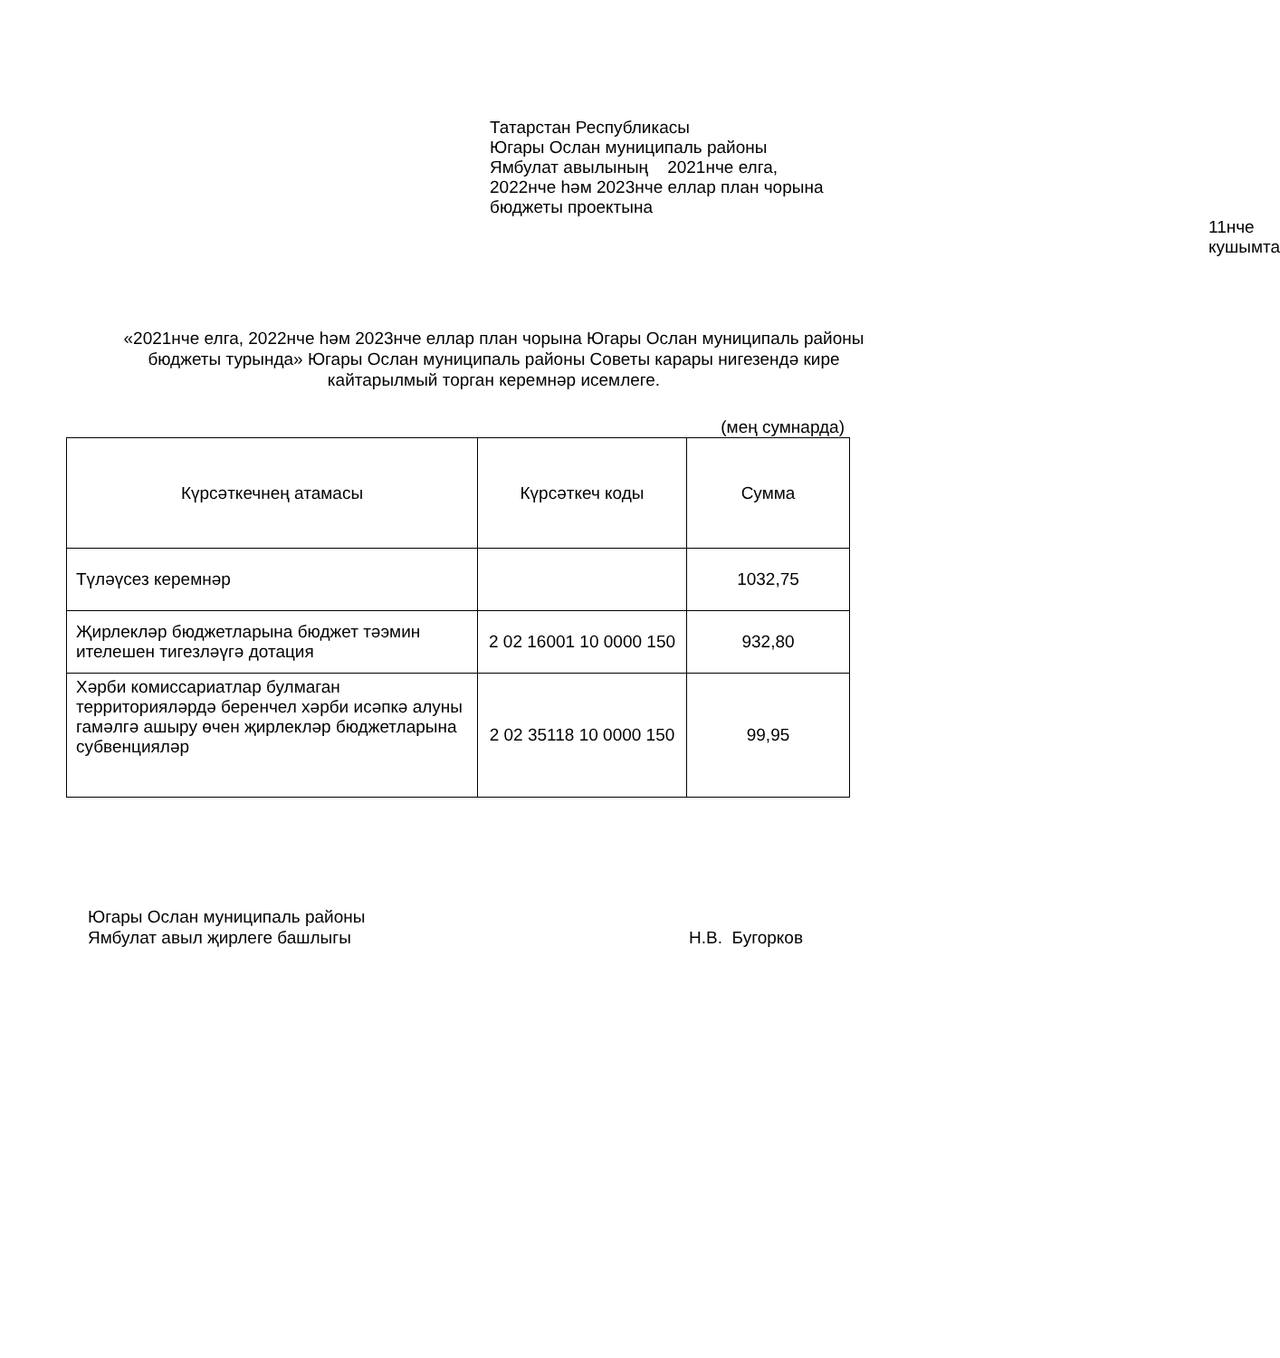Татарстан Республикасы
Югары Ослан муниципаль районы
Ямбулат авылының 2021нче елга,
2022нче һәм 2023нче еллар план чорына
бюджеты проектына
11нче кушымта
«2021нче елга, 2022нче һәм 2023нче еллар план чорына Югары Ослан муниципаль районы бюджеты турында» Югары Ослан муниципаль районы Советы карары нигезендә кире кайтарылмый торган керемнәр исемлеге.
(мең сумнарда)
| Күрсәткечнең атамасы | Күрсәткеч коды | Сумма |
| --- | --- | --- |
| Түләүсез керемнәр | | 1032,75 |
| Җирлекләр бюджетларына бюджет тәэмин ителешен тигезләүгә дотация | 2 02 16001 10 0000 150 | 932,80 |
| Хәрби комиссариатлар булмаган территорияләрдә беренчел хәрби исәпкә алуны гамәлгә ашыру өчен җирлекләр бюджетларына субвенцияләр | 2 02 35118 10 0000 150 | 99,95 |
Югары Ослан муниципаль районы
Ямбулат авыл җирлеге башлыгы
Н.В. Бугорков